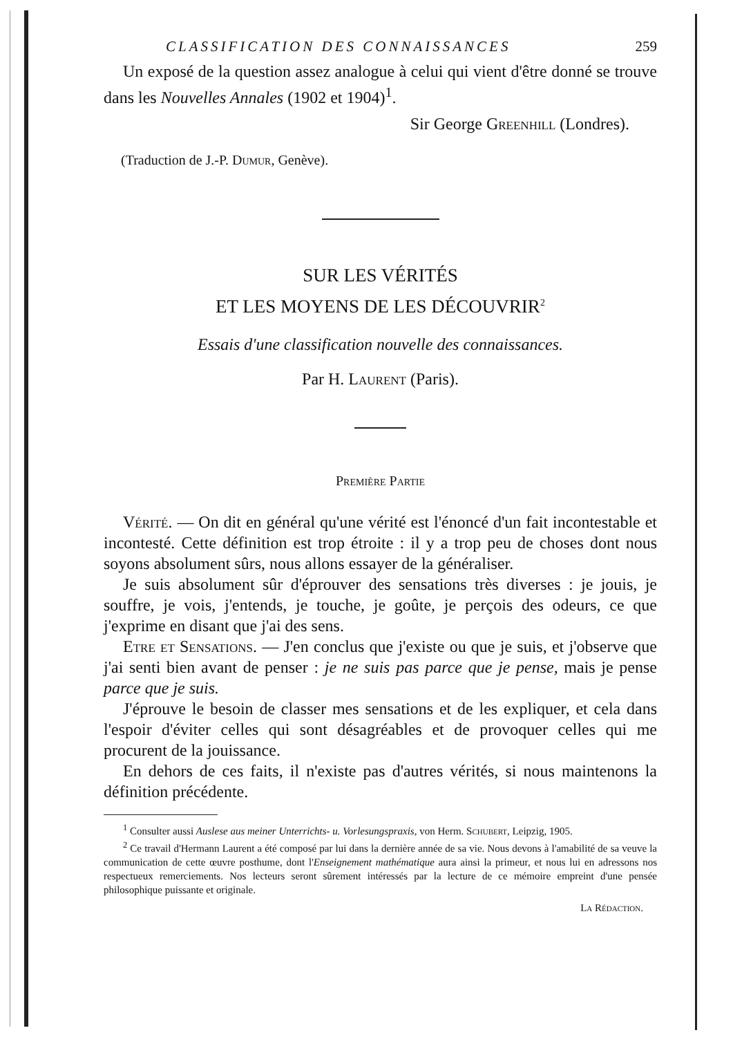CLASSIFICATION DES CONNAISSANCES 259
Un exposé de la question assez analogue à celui qui vient d'être donné se trouve dans les Nouvelles Annales (1902 et 1904)<sup>1</sup>.
Sir George Greenhill (Londres).
(Traduction de J.-P. Dumur, Genève).
SUR LES VÉRITÉS
ET LES MOYENS DE LES DÉCOUVRIR<sup>2</sup>
Essais d'une classification nouvelle des connaissances.
Par H. Laurent (Paris).
Première Partie
Vérité. — On dit en général qu'une vérité est l'énoncé d'un fait incontestable et incontesté. Cette définition est trop étroite : il y a trop peu de choses dont nous soyons absolument sûrs, nous allons essayer de la généraliser.
Je suis absolument sûr d'éprouver des sensations très diverses : je jouis, je souffre, je vois, j'entends, je touche, je goûte, je perçois des odeurs, ce que j'exprime en disant que j'ai des sens.
Etre et Sensations. — J'en conclus que j'existe ou que je suis, et j'observe que j'ai senti bien avant de penser : je ne suis pas parce que je pense, mais je pense parce que je suis.
J'éprouve le besoin de classer mes sensations et de les expliquer, et cela dans l'espoir d'éviter celles qui sont désagréables et de provoquer celles qui me procurent de la jouissance.
En dehors de ces faits, il n'existe pas d'autres vérités, si nous maintenons la définition précédente.
<sup>1</sup> Consulter aussi Auslese aus meiner Unterrichts- u. Vorlesungspraxis, von Herm. Schubert, Leipzig, 1905.
<sup>2</sup> Ce travail d'Hermann Laurent a été composé par lui dans la dernière année de sa vie. Nous devons à l'amabilité de sa veuve la communication de cette œuvre posthume, dont l'Enseignement mathématique aura ainsi la primeur, et nous lui en adressons nos respectueux remerciements. Nos lecteurs seront sûrement intéressés par la lecture de ce mémoire empreint d'une pensée philosophique puissante et originale.
La Rédaction.